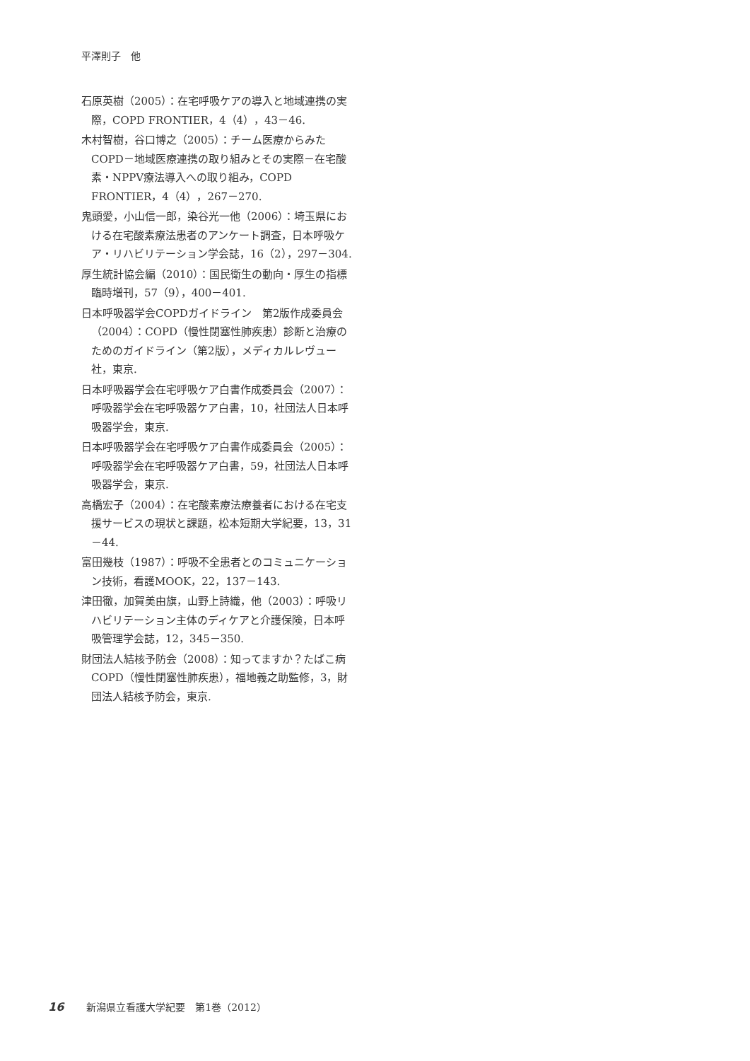平澤則子　他
石原英樹（2005）：在宅呼吸ケアの導入と地域連携の実際，COPD FRONTIER，4（4），43－46.
木村智樹，谷口博之（2005）：チーム医療からみたCOPD－地域医療連携の取り組みとその実際－在宅酸素・NPPV療法導入への取り組み，COPD FRONTIER，4（4），267－270.
鬼頭愛，小山信一郎，染谷光一他（2006）：埼玉県における在宅酸素療法患者のアンケート調査，日本呼吸ケア・リハビリテーション学会誌，16（2），297－304.
厚生統計協会編（2010）：国民衛生の動向・厚生の指標 臨時増刊，57（9），400－401.
日本呼吸器学会COPDガイドライン　第2版作成委員会（2004）：COPD（慢性閉塞性肺疾患）診断と治療のためのガイドライン（第2版），メディカルレヴュー社，東京.
日本呼吸器学会在宅呼吸ケア白書作成委員会（2007）：呼吸器学会在宅呼吸器ケア白書，10，社団法人日本呼吸器学会，東京.
日本呼吸器学会在宅呼吸ケア白書作成委員会（2005）：呼吸器学会在宅呼吸器ケア白書，59，社団法人日本呼吸器学会，東京.
高橋宏子（2004）：在宅酸素療法療養者における在宅支援サービスの現状と課題，松本短期大学紀要，13，31－44.
富田幾枝（1987）：呼吸不全患者とのコミュニケーション技術，看護MOOK，22，137－143.
津田徹，加賀美由旗，山野上詩織，他（2003）：呼吸リハビリテーション主体のディケアと介護保険，日本呼吸管理学会誌，12，345－350.
財団法人結核予防会（2008）：知ってますか？たばこ病COPD（慢性閉塞性肺疾患），福地義之助監修，3，財団法人結核予防会，東京.
16 新潟県立看護大学紀要　第1巻（2012）